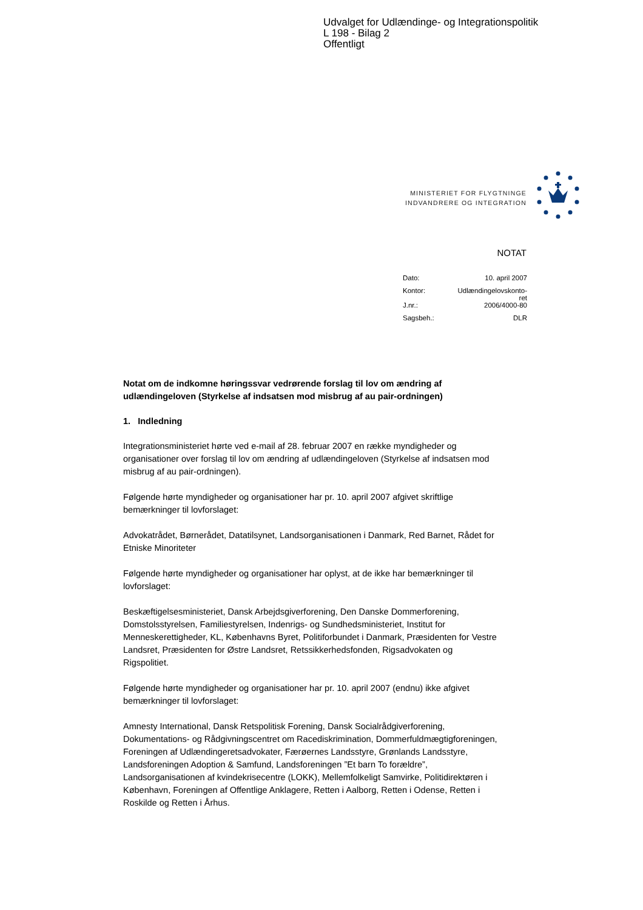Udvalget for Udlændinge- og Integrationspolitik
L 198 - Bilag 2
Offentligt
MINISTERIET FOR FLYGTNINGE
INDVANDRERE OG INTEGRATION
NOTAT
| Dato: | 10. april 2007 |
| Kontor: | Udlændingelovskonto- ret |
| J.nr.: | 2006/4000-80 |
| Sagsbeh.: | DLR |
Notat om de indkomne høringssvar vedrørende forslag til lov om ændring af udlændingeloven (Styrkelse af indsatsen mod misbrug af au pair-ordningen)
1. Indledning
Integrationsministeriet hørte ved e-mail af 28. februar 2007 en række myndigheder og organisationer over forslag til lov om ændring af udlændingeloven (Styrkelse af indsatsen mod misbrug af au pair-ordningen).
Følgende hørte myndigheder og organisationer har pr. 10. april 2007 afgivet skriftlige bemærkninger til lovforslaget:
Advokatrådet, Børnerådet, Datatilsynet, Landsorganisationen i Danmark, Red Barnet, Rådet for Etniske Minoriteter
Følgende hørte myndigheder og organisationer har oplyst, at de ikke har bemærkninger til lovforslaget:
Beskæftigelsesministeriet, Dansk Arbejdsgiverforening, Den Danske Dommerforening, Domstolsstyrelsen, Familiestyrelsen, Indenrigs- og Sundhedsministeriet, Institut for Menneskerettigheder, KL, Københavns Byret, Politiforbundet i Danmark, Præsidenten for Vestre Landsret, Præsidenten for Østre Landsret, Retssikkerhedsfonden, Rigsadvokaten og Rigspolitiet.
Følgende hørte myndigheder og organisationer har pr. 10. april 2007 (endnu) ikke afgivet bemærkninger til lovforslaget:
Amnesty International, Dansk Retspolitisk Forening, Dansk Socialrådgiverforening, Dokumentations- og Rådgivningscentret om Racediskrimination, Dommerfuldmægtigforeningen, Foreningen af Udlændingeretsadvokater, Færøernes Landsstyre, Grønlands Landsstyre, Landsforeningen Adoption & Samfund, Landsforeningen ”Et barn To forældre”, Landsorganisationen af kvindekrisecentre (LOKK), Mellemfolkeligt Samvirke, Politidirektøren i København, Foreningen af Offentlige Anklagere, Retten i Aalborg, Retten i Odense, Retten i Roskilde og Retten i Århus.